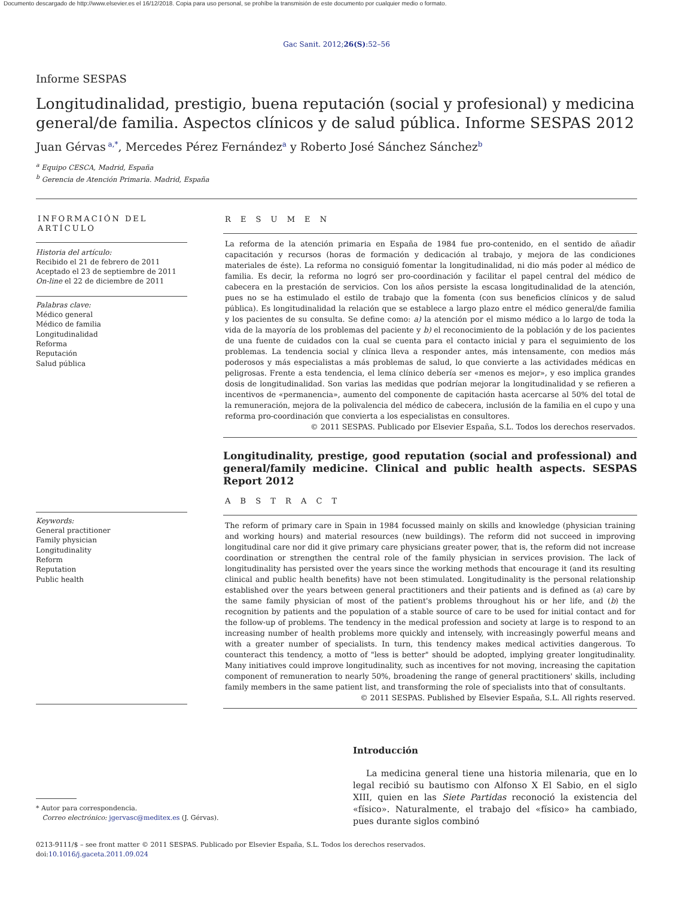Documento descargado de http://www.elsevier.es el 16/12/2018. Copia para uso personal, se prohíbe la transmisión de este documento por cualquier medio o formato.
Gac Sanit. 2012;26(S):52–56
Informe SESPAS
Longitudinalidad, prestigio, buena reputación (social y profesional) y medicina general/de familia. Aspectos clínicos y de salud pública. Informe SESPAS 2012
Juan Gérvas<sup>a,*</sup>, Mercedes Pérez Fernández<sup>a</sup> y Roberto José Sánchez Sánchez<sup>b</sup>
<sup>a</sup> Equipo CESCA, Madrid, España
<sup>b</sup> Gerencia de Atención Primaria. Madrid, España
INFORMACIÓN DEL ARTÍCULO
Historia del artículo:
Recibido el 21 de febrero de 2011
Aceptado el 23 de septiembre de 2011
On-line el 22 de diciembre de 2011
Palabras clave:
Médico general
Médico de familia
Longitudinalidad
Reforma
Reputación
Salud pública
Keywords:
General practitioner
Family physician
Longitudinality
Reform
Reputation
Public health
R E S U M E N
La reforma de la atención primaria en España de 1984 fue pro-contenido, en el sentido de añadir capacitación y recursos (horas de formación y dedicación al trabajo, y mejora de las condiciones materiales de éste). La reforma no consiguió fomentar la longitudinalidad, ni dio más poder al médico de familia. Es decir, la reforma no logró ser pro-coordinación y facilitar el papel central del médico de cabecera en la prestación de servicios. Con los años persiste la escasa longitudinalidad de la atención, pues no se ha estimulado el estilo de trabajo que la fomenta (con sus beneficios clínicos y de salud pública). Es longitudinalidad la relación que se establece a largo plazo entre el médico general/de familia y los pacientes de su consulta. Se define como: a) la atención por el mismo médico a lo largo de toda la vida de la mayoría de los problemas del paciente y b) el reconocimiento de la población y de los pacientes de una fuente de cuidados con la cual se cuenta para el contacto inicial y para el seguimiento de los problemas. La tendencia social y clínica lleva a responder antes, más intensamente, con medios más poderosos y más especialistas a más problemas de salud, lo que convierte a las actividades médicas en peligrosas. Frente a esta tendencia, el lema clínico debería ser «menos es mejor», y eso implica grandes dosis de longitudinalidad. Son varias las medidas que podrían mejorar la longitudinalidad y se refieren a incentivos de «permanencia», aumento del componente de capitación hasta acercarse al 50% del total de la remuneración, mejora de la polivalencia del médico de cabecera, inclusión de la familia en el cupo y una reforma pro-coordinación que convierta a los especialistas en consultores.
© 2011 SESPAS. Publicado por Elsevier España, S.L. Todos los derechos reservados.
Longitudinality, prestige, good reputation (social and professional) and general/family medicine. Clinical and public health aspects. SESPAS Report 2012
A B S T R A C T
The reform of primary care in Spain in 1984 focussed mainly on skills and knowledge (physician training and working hours) and material resources (new buildings). The reform did not succeed in improving longitudinal care nor did it give primary care physicians greater power, that is, the reform did not increase coordination or strengthen the central role of the family physician in services provision. The lack of longitudinality has persisted over the years since the working methods that encourage it (and its resulting clinical and public health benefits) have not been stimulated. Longitudinality is the personal relationship established over the years between general practitioners and their patients and is defined as (a) care by the same family physician of most of the patient's problems throughout his or her life, and (b) the recognition by patients and the population of a stable source of care to be used for initial contact and for the follow-up of problems. The tendency in the medical profession and society at large is to respond to an increasing number of health problems more quickly and intensely, with increasingly powerful means and with a greater number of specialists. In turn, this tendency makes medical activities dangerous. To counteract this tendency, a motto of "less is better" should be adopted, implying greater longitudinality. Many initiatives could improve longitudinality, such as incentives for not moving, increasing the capitation component of remuneration to nearly 50%, broadening the range of general practitioners' skills, including family members in the same patient list, and transforming the role of specialists into that of consultants.
© 2011 SESPAS. Published by Elsevier España, S.L. All rights reserved.
* Autor para correspondencia.
Correo electrónico: jgervasc@meditex.es (J. Gérvas).
Introducción
La medicina general tiene una historia milenaria, que en lo legal recibió su bautismo con Alfonso X El Sabio, en el siglo XIII, quien en las Siete Partidas reconoció la existencia del «físico». Naturalmente, el trabajo del «físico» ha cambiado, pues durante siglos combinó
0213-9111/$ – see front matter © 2011 SESPAS. Publicado por Elsevier España, S.L. Todos los derechos reservados.
doi:10.1016/j.gaceta.2011.09.024